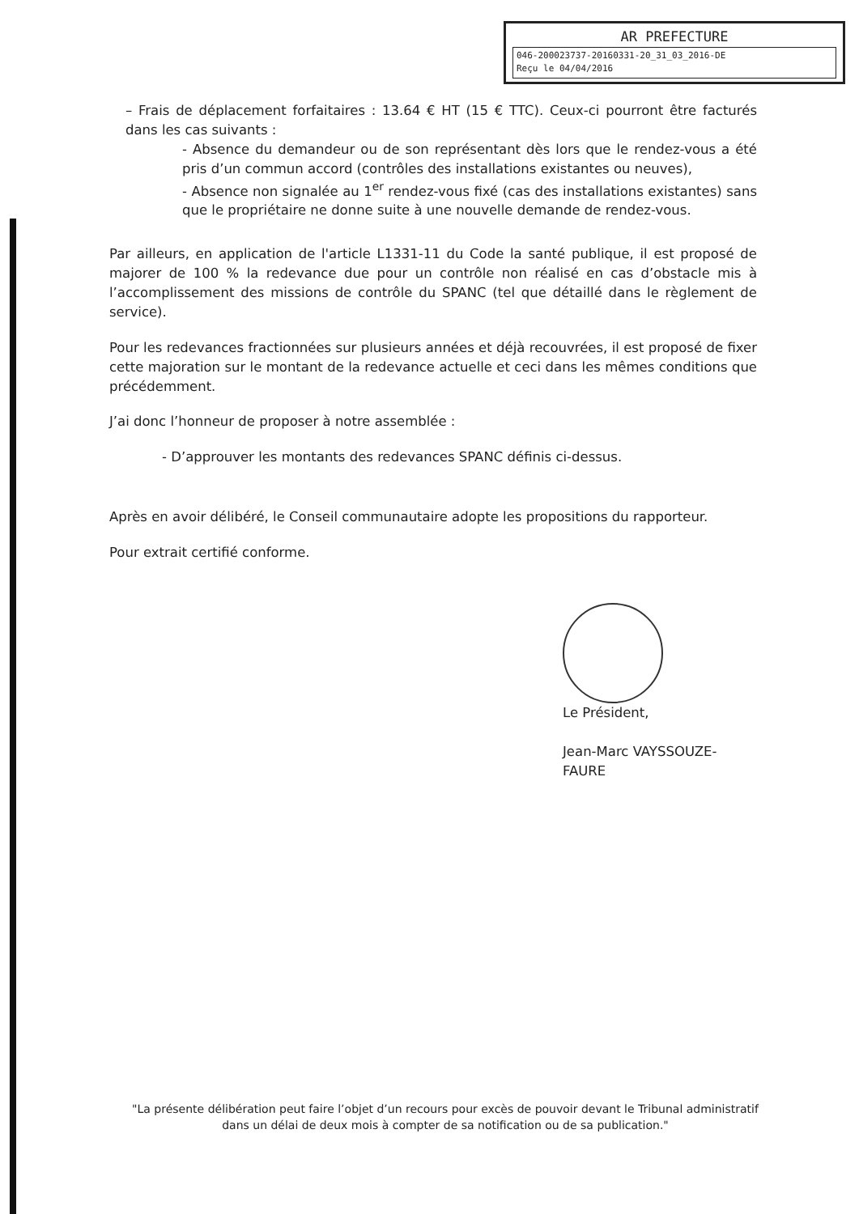AR PREFECTURE
046-200023737-20160331-20_31_03_2016-DE
Reçu le 04/04/2016
– Frais de déplacement forfaitaires : 13.64 € HT (15 € TTC). Ceux-ci pourront être facturés dans les cas suivants :
- Absence du demandeur ou de son représentant dès lors que le rendez-vous a été pris d’un commun accord (contrôles des installations existantes ou neuves),
- Absence non signalée au 1<sup>er</sup> rendez-vous fixé (cas des installations existantes) sans que le propriétaire ne donne suite à une nouvelle demande de rendez-vous.
Par ailleurs, en application de l'article L1331-11 du Code la santé publique, il est proposé de majorer de 100 % la redevance due pour un contrôle non réalisé en cas d’obstacle mis à l’accomplissement des missions de contrôle du SPANC (tel que détaillé dans le règlement de service).
Pour les redevances fractionnées sur plusieurs années et déjà recouvrées, il est proposé de fixer cette majoration sur le montant de la redevance actuelle et ceci dans les mêmes conditions que précédemment.
J’ai donc l’honneur de proposer à notre assemblée :
- D’approuver les montants des redevances SPANC définis ci-dessus.
Après en avoir délibéré, le Conseil communautaire adopte les propositions du rapporteur.
Pour extrait certifié conforme.
Le Président,
Jean-Marc VAYSSOUZE-FAURE
"La présente délibération peut faire l’objet d’un recours pour excès de pouvoir devant le Tribunal administratif dans un délai de deux mois à compter de sa notification ou de sa publication."